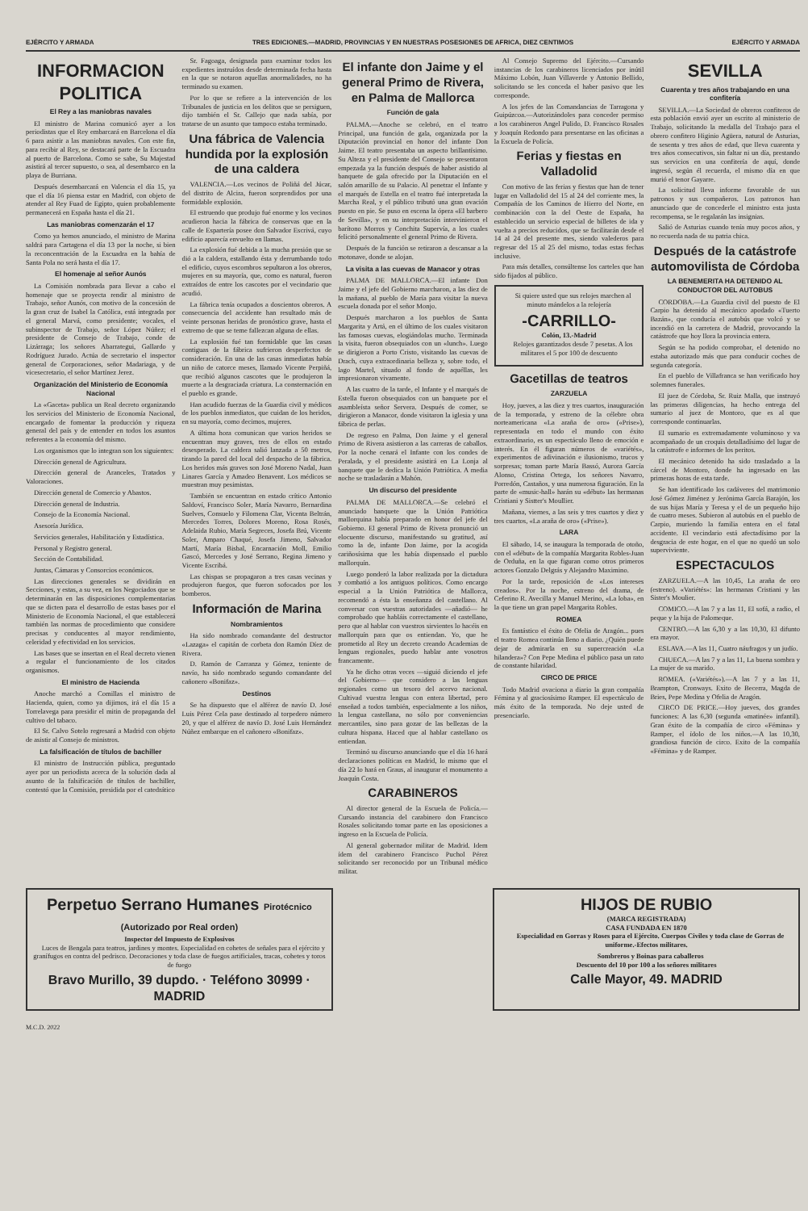EJÉRCITO Y ARMADA TRES EDICIONES.—MADRID, PROVINCIAS Y EN NUESTRAS POSESIONES DE AFRICA, DIEZ CENTIMOS EJÉRCITO Y ARMADA
INFORMACION POLITICA
El Rey a las maniobras navales
El ministro de Marina comunicó ayer a los periodistas que el Rey embarcará en Barcelona el día 6 para asistir a las maniobras navales. Con este fin, para recibir al Rey, se destacará parte de la Escuadra al puerto de Barcelona. Como se sabe, Su Majestad asistirá al tercer supuesto, o sea, al desembarco en la playa de Burriana.
Después desembarcará en Valencia el día 15, ya que el día 16 piensa estar en Madrid, con objeto de atender al Rey Fuad de Egipto, quien probablemente permanecerá en España hasta el día 21.
Las maniobras comenzarán el 17
Como ya hemos anunciado, el ministro de Marina saldrá para Cartagena el día 13 por la noche, si bien la reconcentración de la Escuadra en la bahía de Santa Pola no será hasta el día 17.
El homenaje al señor Aunós
La Comisión nombrada para llevar a cabo el homenaje que se proyecta rendir al ministro de Trabajo, señor Aunós, con motivo de la concesión de la gran cruz de Isabel la Católica, está integrada por el general Marvá, como presidente; vocales, el subinspector de Trabajo, señor López Núñez; el presidente de Consejo de Trabajo, conde de Lizárraga; los señores Abarrategui, Gallardo y Rodríguez Jurado. Actúa de secretario el inspector general de Corporaciones, señor Madariaga, y de vicesecretario, el señor Martínez Jerez.
Organización del Ministerio de Economía Nacional
La «Gaceta» publica un Real decreto organizando los servicios del Ministerio de Economía Nacional, encargado de fomentar la producción y riqueza general del país y de entender en todos los asuntos referentes a la economía del mismo.
Los organismos que lo integran son los siguientes:
Dirección general de Agricultura.
Dirección general de Aranceles, Tratados y Valoraciones.
Dirección general de Comercio y Abastos.
Dirección general de Industria.
Consejo de la Economía Nacional.
Asesoría Jurídica.
Servicios generales, Habilitación y Estadística.
Personal y Registro general.
Sección de Contabilidad.
Juntas, Cámaras y Consorcios económicos.
Las direcciones generales se dividirán en Secciones, y estas, a su vez, en los Negociados que se determinarán en las disposiciones complementarias que se dicten para el desarrollo de estas bases por el Ministerio de Economía Nacional, el que establecerá también las normas de procedimiento que considere precisas y conducentes al mayor rendimiento, celeridad y efectividad en los servicios.
Las bases que se insertan en el Real decreto vienen a regular el funcionamiento de los citados organismos.
El ministro de Hacienda
Anoche marchó a Comillas el ministro de Hacienda, quien, como ya dijimos, irá el día 15 a Torrelavega para presidir el mitin de propaganda del cultivo del tabaco.
El Sr. Calvo Sotelo regresará a Madrid con objeto de asistir al Consejo de ministros.
La falsificación de títulos de bachiller
El ministro de Instrucción pública, preguntado ayer por un periodista acerca de la solución dada al asunto de la falsificación de títulos de bachiller, contestó que la Comisión, presidida por el catedrático
Sr. Fagoaga, designada para examinar todos los expedientes instruídos desde determinada fecha hasta en la que se notaron aquellas anormalidades, no ha terminado su examen.
Por lo que se refiere a la intervención de los Tribunales de justicia en los delitos que se persiguen, dijo también el Sr. Callejo que nada sabía, por tratarse de un asunto que tampoco estaba terminado.
Una fábrica de Valencia hundida por la explosión de una caldera
VALENCIA.—Los vecinos de Poliñá del Júcar, del distrito de Alcira, fueron sorprendidos por una formidable explosión.
El estruendo que produjo fué enorme y los vecinos acudieron hacia la fábrica de conservas que en la calle de Espartería posee don Salvador Escrivá, cuyo edificio aparecía envuelto en llamas.
La explosión fué debida a la mucha presión que se dió a la caldera, estallando ésta y derrumbando todo el edificio, cuyos escombros sepultaron a los obreros, mujeres en su mayoría, que, como es natural, fueron extraídos de entre los cascotes por el vecindario que acudió.
La fábrica tenía ocupados a doscientos obreros. A consecuencia del accidente han resultado más de veinte personas heridas de pronóstico grave, hasta el extremo de que se teme fallezcan alguna de ellas.
La explosión fué tan formidable que las casas contiguas de la fábrica sufrieron desperfectos de consideración. En una de las casas inmediatas había un niño de catorce meses, llamado Vicente Perpiñá, que recibió algunos cascotes que le produjeron la muerte a la desgraciada criatura. La consternación en el pueblo es grande.
Han acudido fuerzas de la Guardia civil y médicos de los pueblos inmediatos, que cuidan de los heridos, en su mayoría, como decimos, mujeres.
A última hora comunican que varios heridos se encuentran muy graves, tres de ellos en estado desesperado. La caldera salió lanzada a 50 metros, tirando la pared del local del despacho de la fábrica. Los heridos más graves son José Moreno Nadal, Juan Linares García y Amadeo Benavent. Los médicos se muestran muy pesimistas.
También se encuentran en estado crítico Antonio Saldoví, Francisco Soler, María Navarro, Bernardina Suelves, Consuelo y Filomena Clar, Vicenta Beltrán, Mercedes Torres, Dolores Moreno, Rosa Rosés, Adelaida Rubio, María Segreces, Josefa Brú, Vicente Soler, Amparo Chaqué, Josefa Jimeno, Salvador Martí, María Bisbal, Encarnación Moll, Emilio Gascó, Mercedes y José Serrano, Regina Jimeno y Vicente Escribá.
Las chispas se propagaron a tres casas vecinas y produjeron fuegos, que fueron sofocados por los bomberos.
Información de Marina
Nombramientos
Ha sido nombrado comandante del destructor «Lazaga» el capitán de corbeta don Ramón Díez de Rivera.
D. Ramón de Carranza y Gómez, teniente de navío, ha sido nombrado segundo comandante del cañonero «Bonifaz».
Destinos
Se ha dispuesto que el alférez de navío D. José Luis Pérez Cela pase destinado al torpedero número 20, y que el alférez de navío D. José Luis Hernández Núñez embarque en el cañonero «Bonifaz».
El infante don Jaime y el general Primo de Rivera, en Palma de Mallorca
Función de gala
PALMA.—Anoche se celebró, en el teatro Principal, una función de gala, organizada por la Diputación provincial en honor del infante Don Jaime. El teatro presentaba un aspecto brillantísimo. Su Alteza y el presidente del Consejo se presentaron empezada ya la función después de haber asistido al banquete de gala ofrecido por la Diputación en el salón amarillo de su Palacio. Al penetrar el Infante y el marqués de Estella en el teatro fué interpretada la Marcha Real, y el público tributó una gran ovación puesto en pie. Se puso en escena la ópera «El barbero de Sevilla», y en su interpretación intervinieron el barítono Morros y Conchita Supervía, a los cuales felicitó personalmente el general Primo de Rivera.
Después de la función se retiraron a descansar a la motonave, donde se alojan.
La visita a las cuevas de Manacor y otras
PALMA DE MALLORCA.—El infante Don Jaime y el jefe del Gobierno marcharon, a las diez de la mañana, al pueblo de María para visitar la nueva escuela donada por el señor Monjo.
Después marcharon a los pueblos de Santa Margarita y Artá, en el último de los cuales visitaron las famosas cuevas, elogiándolas mucho. Terminada la visita, fueron obsequiados con un «lunch». Luego se dirigieron a Porto Cristo, visitando las cuevas de Drach, cuya extraordinaria belleza y, sobre todo, el lago Martel, situado al fondo de aquéllas, les impresionaron vivamente.
A las cuatro de la tarde, el Infante y el marqués de Estella fueron obsequiados con un banquete por el asambleísta señor Servera. Después de comer, se dirigieron a Manacor, donde visitaron la iglesia y una fábrica de perlas.
De regreso en Palma, Don Jaime y el general Primo de Rivera asistieron a las carreras de caballos. Por la noche cenará el Infante con los condes de Peralada, y el presidente asistirá en La Lonja al banquete que le dedica la Unión Patriótica. A media noche se trasladarán a Mahón.
Un discurso del presidente
PALMA DE MALLORCA.—Se celebró el anunciado banquete que la Unión Patriótica mallorquina había preparado en honor del jefe del Gobierno. El general Primo de Rivera pronunció un elocuente discurso, manifestando su gratitud, así como la de, infante Don Jaime, por la acogida cariñosísima que les había dispensado el pueblo mallorquín.
Luego ponderó la labor realizada por la dictadura y combatió a los antiguos políticos. Como encargo especial a la Unión Patriótica de Mallorca, recomendó a ésta la enseñanza del castellano. Al conversar con vuestras autoridades —añadió— he comprobado que habláis correctamente el castellano, pero que al hablar con vuestros sirvientes lo hacéis en mallorquín para que os entiendan. Yo, que he prometido al Rey un decreto creando Academias de lenguas regionales, puedo hablar ante vosotros francamente.
Ya he dicho otras veces —siguió diciendo el jefe del Gobierno— que considero a las lenguas regionales como un tesoro del acervo nacional. Cultivad vuestra lengua con entera libertad, pero enseñad a todos también, especialmente a los niños, la lengua castellana, no sólo por conveniencias mercantiles, sino para gozar de las bellezas de la cultura hispana. Haced que al hablar castellano os entiendan.
Terminó su discurso anunciando que el día 16 hará declaraciones políticas en Madrid, lo mismo que el día 22 lo hará en Graus, al inaugurar el monumento a Joaquín Costa.
CARABINEROS
Al director general de la Escuela de Policía.—Cursando instancia del carabinero don Francisco Rosales solicitando tomar parte en las oposiciones a ingreso en la Escuela de Policía.
Al general gobernador militar de Madrid. Idem ídem del carabinero Francisco Puchol Pérez solicitando ser reconocido por un Tribunal médico militar.
Al Consejo Supremo del Ejército.—Cursando instancias de los carabineros licenciados por inútil Máximo Lobón, Juan Villaverde y Antonio Bellido, solicitando se les conceda el haber pasivo que les corresponde.
A los jefes de las Comandancias de Tarragona y Guipúzcoa.—Autorizándoles para conceder permiso a los carabineros Angel Pulido, D. Francisco Rosales y Joaquín Redondo para presentarse en las oficinas a la Escuela de Policía.
Ferias y fiestas en Valladolid
Con motivo de las ferias y fiestas que han de tener lugar en Valladolid del 15 al 24 del corriente mes, la Compañía de los Caminos de Hierro del Norte, en combinación con la del Oeste de España, ha establecido un servicio especial de billetes de ida y vuelta a precios reducidos, que se facilitarán desde el 14 al 24 del presente mes, siendo valederos para regresar del 15 al 25 del mismo, todas estas fechas inclusive.
Para más detalles, consúltense los carteles que han sido fijados al público.
Si quiere usted que sus relojes marchen al minuto mándelos a la relojería
-CARRILLO-
Colón, 13.-Madrid
Relojes garantizados desde 7 pesetas. A los militares el 5 por 100 de descuento
Gacetillas de teatros
ZARZUELA
Hoy, jueves, a las diez y tres cuartos, inauguración de la temporada, y estreno de la célebre obra norteamericana «La araña de oro» («Prise»), representada en todo el mundo con éxito extraordinario, es un espectáculo lleno de emoción e interés. En él figuran números de «variétés», experimentos de adivinación e ilusionismo, trucos y sorpresas; toman parte María Bassó, Aurora García Alonso, Cristina Ortega, los señores Navarro, Porredón, Castaños, y una numerosa figuración. En la parte de «music-hall» harán su «début» las hermanas Cristiani y Sistter's Moullier.
Mañana, viernes, a las seis y tres cuartos y diez y tres cuartos, «La araña de oro» («Prise»).
LARA
El sábado, 14, se inaugura la temporada de otoño, con el «début» de la compañía Margarita Robles-Juan de Orduña, en la que figuran como otros primeros actores Gonzalo Delgrás y Alejandro Maximino.
Por la tarde, reposición de «Los intereses creados». Por la noche, estreno del drama, de Ceferino R. Avecilla y Manuel Merino, «La loba», en la que tiene un gran papel Margarita Robles.
ROMEA
Es fantástico el éxito de Ofelia de Aragón... pues el teatro Romea continúa lleno a diario. ¿Quién puede dejar de admirarla en su supercreación «La hilandera»? Con Pepe Medina el público pasa un rato de constante hilaridad.
CIRCO DE PRICE
Todo Madrid ovaciona a diario la gran compañía Fémina y al graciosísimo Ramper. El espectáculo de más éxito de la temporada. No deje usted de presenciarlo.
SEVILLA
Cuarenta y tres años trabajando en una confitería
SEVILLA.—La Sociedad de obreros confiteros de esta población envió ayer un escrito al ministerio de Trabajo, solicitando la medalla del Trabajo para el obrero confitero Higinio Agüera, natural de Asturias, de sesenta y tres años de edad, que lleva cuarenta y tres años consecutivos, sin faltar ni un día, prestando sus servicios en una confitería de aquí, donde ingresó, según él recuerda, el mismo día en que murió el tenor Gayarre.
La solicitud lleva informe favorable de sus patronos y sus compañeros. Los patronos han anunciado que de concederle el ministro esta justa recompensa, se le regalarán las insignias.
Salió de Asturias cuando tenía muy pocos años, y no recuerda nada de su patria chica.
Después de la catástrofe automovilista de Córdoba
LA BENEMERITA HA DETENIDO AL CONDUCTOR DEL AUTOBUS
CORDOBA.—La Guardia civil del puesto de El Carpio ha detenido al mecánico apodado «Tuerto Bazán», que conducía el autobús que volcó y se incendió en la carretera de Madrid, provocando la catástrofe que hoy llora la provincia entera.
Según se ha podido comprobar, el detenido no estaba autorizado más que para conducir coches de segunda categoría.
En el pueblo de Villafranca se han verificado hoy solemnes funerales.
El juez de Córdoba, Sr. Ruiz Malla, que instruyó las primeras diligencias, ha hecho entrega del sumario al juez de Montoro, que es al que corresponde continuarlas.
El sumario es extremadamente voluminoso y va acompañado de un croquis detalladísimo del lugar de la catástrofe e informes de los peritos.
El mecánico detenido ha sido trasladado a la cárcel de Montoro, donde ha ingresado en las primeras horas de esta tarde.
Se han identificado los cadáveres del matrimonio José Gómez Jiménez y Jerónima García Barajón, los de sus hijas María y Teresa y el de un pequeño hijo de cuatro meses. Subieron al autobús en el pueblo de Carpio, muriendo la familia entera en el fatal accidente. El vecindario está afectadísimo por la desgracia de este hogar, en el que no quedó un solo superviviente.
ESPECTACULOS
ZARZUELA.—A las 10,45, La araña de oro (estreno). «Variétés»: las hermanas Cristiani y las Sister's Moulier.
COMICO.—A las 7 y a las 11, El sofá, a radio, el peque y la hija de Palomeque.
CENTRO.—A las 6,30 y a las 10,30, El difunto era mayor.
ESLAVA.—A las 11, Cuatro náufragos y un judío.
CHUECA.—A las 7 y a las 11, La buena sombra y La mujer de su marido.
ROMEA. («Variétés»).—A las 7 y a las 11, Brampton, Cronways. Exito de Becerra, Magda de Bries, Pepe Medina y Ofelia de Aragón.
CIRCO DE PRICE.—Hoy jueves, dos grandes funciones: A las 6,30 (segunda «matinée» infantil). Gran éxito de la compañía de circo «Fémina» y Ramper, el ídolo de los niños.—A las 10,30, grandiosa función de circo. Exito de la compañía «Fémina» y de Ramper.
Perpetuo Serrano Humanes Pirotécnico (Autorizado por Real orden)
Inspector del Impuesto de Explosivos
Luces de Bengala para teatros, jardines y montes. Especialidad en cohetes de señales para el ejército y granífugos en contra del pedrisco. Decoraciones y toda clase de fuegos artificiales, tracas, cohetes y toros de fuego
Bravo Murillo, 39 dupdo. · Teléfono 30999 · MADRID
HIJOS DE RUBIO
(MARCA REGISTRADA)
CASA FUNDADA EN 1870
Especialidad en Gorras y Roses para el Ejército. Cuerpos Civiles y toda clase de Gorras de uniforme.-Efectos militares.
Sombreros y Boinas para caballeros
Descuento del 10 por 100 a los señores militares
Calle Mayor, 49. MADRID
M.C.D. 2022